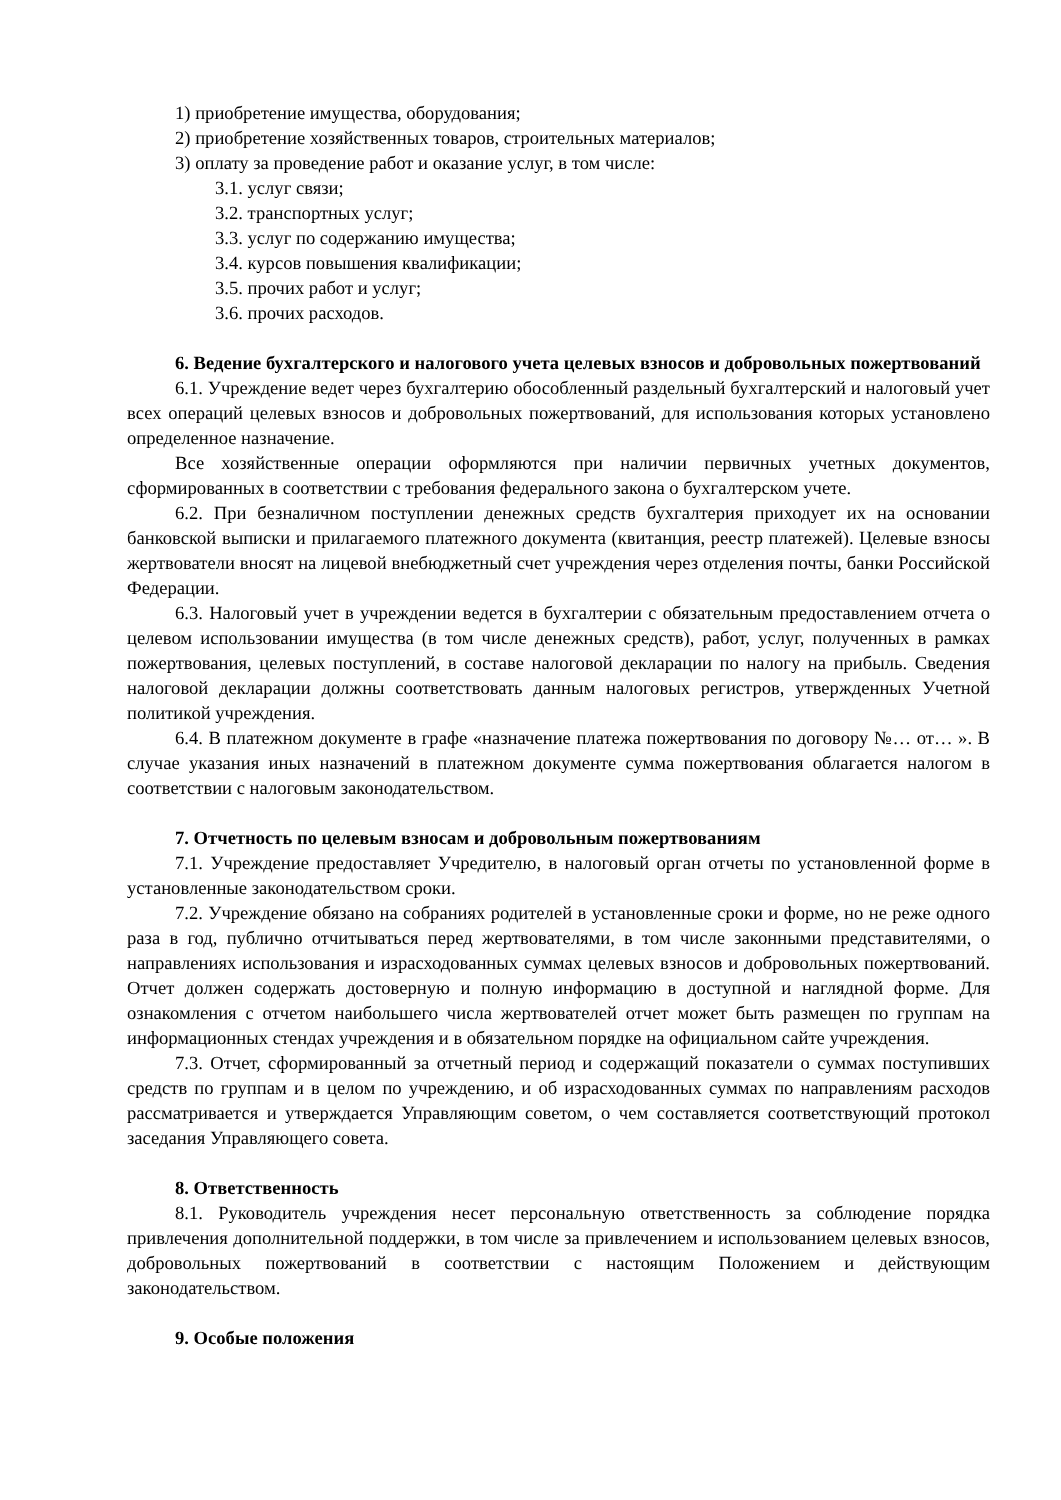1) приобретение имущества, оборудования;
2) приобретение хозяйственных товаров, строительных материалов;
3) оплату за проведение работ и оказание услуг, в том числе:
3.1. услуг связи;
3.2. транспортных услуг;
3.3. услуг по содержанию имущества;
3.4. курсов повышения квалификации;
3.5. прочих работ и услуг;
3.6. прочих расходов.
6. Ведение бухгалтерского и налогового учета целевых взносов и добровольных пожертвований
6.1. Учреждение ведет через бухгалтерию обособленный раздельный бухгалтерский и налоговый учет всех операций целевых взносов и добровольных пожертвований, для использования которых установлено определенное назначение.
Все хозяйственные операции оформляются при наличии первичных учетных документов, сформированных в соответствии с требования федерального закона о бухгалтерском учете.
6.2. При безналичном поступлении денежных средств бухгалтерия приходует их на основании банковской выписки и прилагаемого платежного документа (квитанция, реестр платежей). Целевые взносы жертвователи вносят на лицевой внебюджетный счет учреждения через отделения почты, банки Российской Федерации.
6.3. Налоговый учет в учреждении ведется в бухгалтерии с обязательным предоставлением отчета о целевом использовании имущества (в том числе денежных средств), работ, услуг, полученных в рамках пожертвования, целевых поступлений, в составе налоговой декларации по налогу на прибыль. Сведения налоговой декларации должны соответствовать данным налоговых регистров, утвержденных Учетной политикой учреждения.
6.4. В платежном документе в графе «назначение платежа пожертвования по договору №… от… ». В случае указания иных назначений в платежном документе сумма пожертвования облагается налогом в соответствии с налоговым законодательством.
7. Отчетность по целевым взносам и добровольным пожертвованиям
7.1. Учреждение предоставляет Учредителю, в налоговый орган отчеты по установленной форме в установленные законодательством сроки.
7.2. Учреждение обязано на собраниях родителей в установленные сроки и форме, но не реже одного раза в год, публично отчитываться перед жертвователями, в том числе законными представителями, о направлениях использования и израсходованных суммах целевых взносов и добровольных пожертвований. Отчет должен содержать достоверную и полную информацию в доступной и наглядной форме. Для ознакомления с отчетом наибольшего числа жертвователей отчет может быть размещен по группам на информационных стендах учреждения и в обязательном порядке на официальном сайте учреждения.
7.3. Отчет, сформированный за отчетный период и содержащий показатели о суммах поступивших средств по группам и в целом по учреждению, и об израсходованных суммах по направлениям расходов рассматривается и утверждается Управляющим советом, о чем составляется соответствующий протокол заседания Управляющего совета.
8. Ответственность
8.1. Руководитель учреждения несет персональную ответственность за соблюдение порядка привлечения дополнительной поддержки, в том числе за привлечением и использованием целевых взносов, добровольных пожертвований в соответствии с настоящим Положением и действующим законодательством.
9. Особые положения